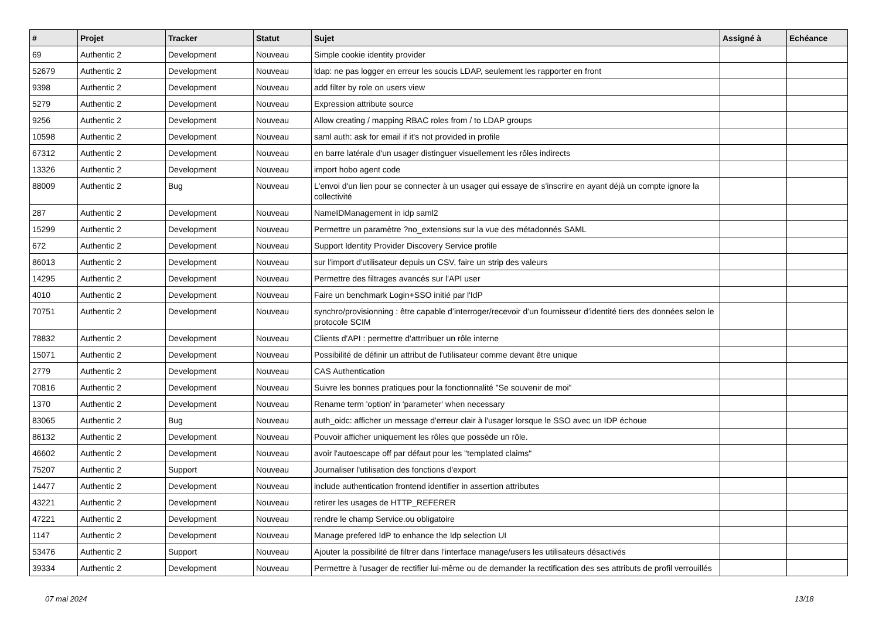| # | Projet | Tracker | Statut | Sujet | Assigné à | Echéance |
| --- | --- | --- | --- | --- | --- | --- |
| 69 | Authentic 2 | Development | Nouveau | Simple cookie identity provider | | |
| 52679 | Authentic 2 | Development | Nouveau | ldap: ne pas logger en erreur les soucis LDAP, seulement les rapporter en front | | |
| 9398 | Authentic 2 | Development | Nouveau | add filter by role on users view | | |
| 5279 | Authentic 2 | Development | Nouveau | Expression attribute source | | |
| 9256 | Authentic 2 | Development | Nouveau | Allow creating / mapping RBAC roles from / to LDAP groups | | |
| 10598 | Authentic 2 | Development | Nouveau | saml auth: ask for email if it's not provided in profile | | |
| 67312 | Authentic 2 | Development | Nouveau | en barre latérale d'un usager distinguer visuellement les rôles indirects | | |
| 13326 | Authentic 2 | Development | Nouveau | import hobo agent code | | |
| 88009 | Authentic 2 | Bug | Nouveau | L'envoi d'un lien pour se connecter à un usager qui essaye de s'inscrire en ayant déjà un compte ignore la collectivité | | |
| 287 | Authentic 2 | Development | Nouveau | NameIDManagement in idp saml2 | | |
| 15299 | Authentic 2 | Development | Nouveau | Permettre un paramètre ?no_extensions sur la vue des métadonnés SAML | | |
| 672 | Authentic 2 | Development | Nouveau | Support Identity Provider Discovery Service profile | | |
| 86013 | Authentic 2 | Development | Nouveau | sur l'import d'utilisateur depuis un CSV, faire un strip des valeurs | | |
| 14295 | Authentic 2 | Development | Nouveau | Permettre des filtrages avancés sur l'API user | | |
| 4010 | Authentic 2 | Development | Nouveau | Faire un benchmark Login+SSO initié par l'IdP | | |
| 70751 | Authentic 2 | Development | Nouveau | synchro/provisionning : être capable d’interroger/recevoir d’un fournisseur d’identité tiers des données selon le protocole SCIM | | |
| 78832 | Authentic 2 | Development | Nouveau | Clients d'API : permettre d'attrribuer un rôle interne | | |
| 15071 | Authentic 2 | Development | Nouveau | Possibilité de définir un attribut de l'utilisateur comme devant être unique | | |
| 2779 | Authentic 2 | Development | Nouveau | CAS Authentication | | |
| 70816 | Authentic 2 | Development | Nouveau | Suivre les bonnes pratiques pour la fonctionnalité "Se souvenir de moi" | | |
| 1370 | Authentic 2 | Development | Nouveau | Rename term 'option' in 'parameter' when necessary | | |
| 83065 | Authentic 2 | Bug | Nouveau | auth_oidc: afficher un message d'erreur clair à l'usager lorsque le SSO avec un IDP échoue | | |
| 86132 | Authentic 2 | Development | Nouveau | Pouvoir afficher uniquement les rôles que possède un rôle. | | |
| 46602 | Authentic 2 | Development | Nouveau | avoir l'autoescape off par défaut pour les "templated claims" | | |
| 75207 | Authentic 2 | Support | Nouveau | Journaliser l'utilisation des fonctions d'export | | |
| 14477 | Authentic 2 | Development | Nouveau | include authentication frontend identifier in assertion attributes | | |
| 43221 | Authentic 2 | Development | Nouveau | retirer les usages de HTTP_REFERER | | |
| 47221 | Authentic 2 | Development | Nouveau | rendre le champ Service.ou obligatoire | | |
| 1147 | Authentic 2 | Development | Nouveau | Manage prefered IdP to enhance the Idp selection UI | | |
| 53476 | Authentic 2 | Support | Nouveau | Ajouter la possibilité de filtrer dans l'interface manage/users les utilisateurs désactivés | | |
| 39334 | Authentic 2 | Development | Nouveau | Permettre à l'usager de rectifier lui-même ou de demander la rectification des ses attributs de profil verrouillés | | |
07 mai 2024 13/18